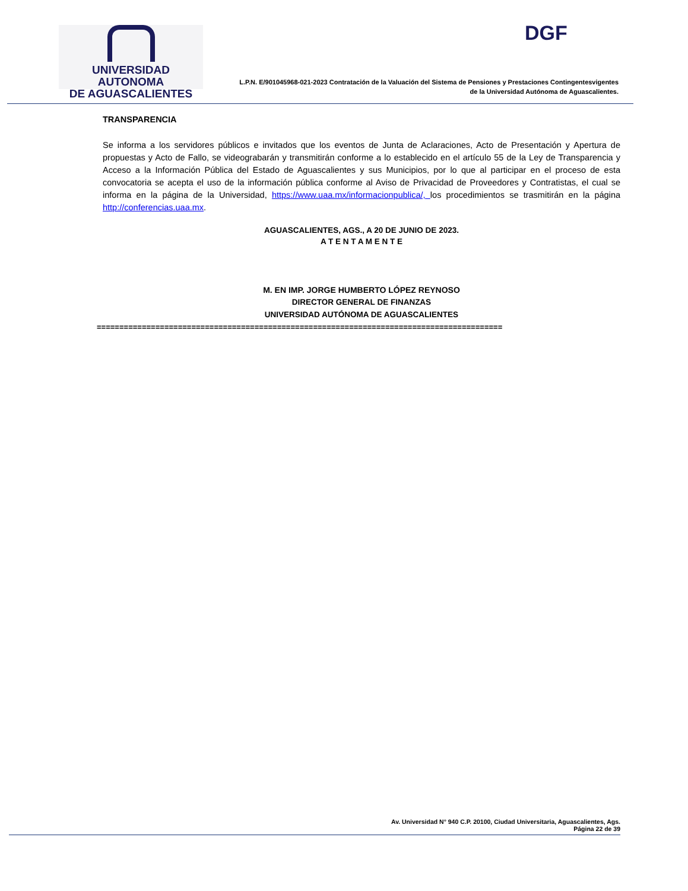UNIVERSIDAD AUTONOMA
DE AGUASCALIENTES
DGF
L.P.N. E/901045968-021-2023 Contratación de la Valuación del Sistema de Pensiones y Prestaciones Contingentesvigentes
de la Universidad Autónoma de Aguascalientes.
TRANSPARENCIA
Se informa a los servidores públicos e invitados que los eventos de Junta de Aclaraciones, Acto de Presentación y Apertura de propuestas y Acto de Fallo, se videograbarán y transmitirán conforme a lo establecido en el artículo 55 de la Ley de Transparencia y Acceso a la Información Pública del Estado de Aguascalientes y sus Municipios, por lo que al participar en el proceso de esta convocatoria se acepta el uso de la información pública conforme al Aviso de Privacidad de Proveedores y Contratistas, el cual se informa en la página de la Universidad, https://www.uaa.mx/informacionpublica/, los procedimientos se trasmitirán en la página http://conferencias.uaa.mx.
AGUASCALIENTES, AGS., A 20 DE JUNIO DE 2023.
A T E N T A M E N T E
M. EN IMP. JORGE HUMBERTO LÓPEZ REYNOSO
DIRECTOR GENERAL DE FINANZAS
UNIVERSIDAD AUTÓNOMA DE AGUASCALIENTES
==========================================================================================
Av. Universidad N° 940 C.P. 20100, Ciudad Universitaria, Aguascalientes, Ags.
Página 22 de 39